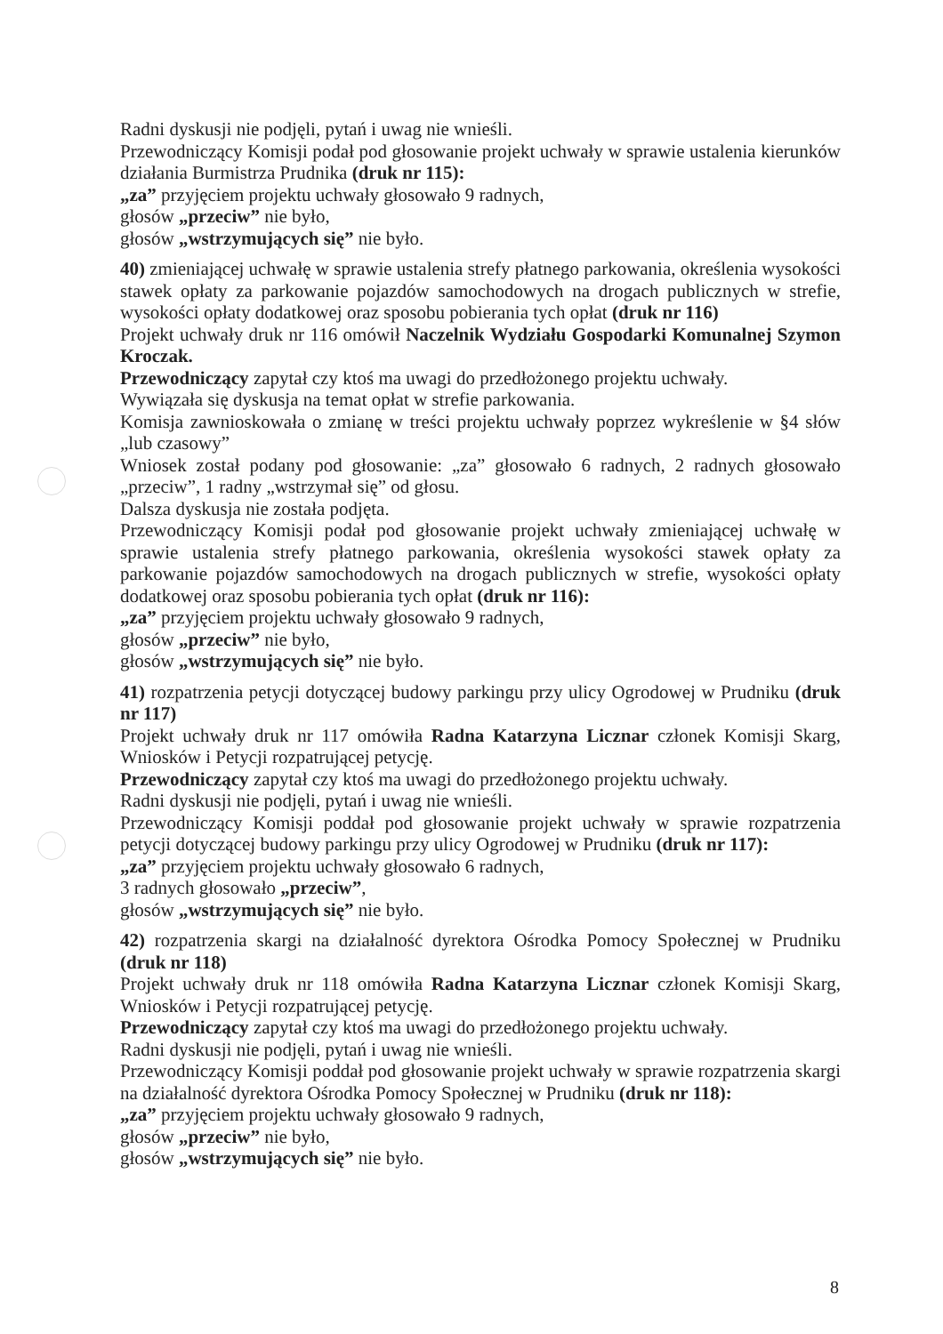Radni dyskusji nie podjęli, pytań i uwag nie wnieśli.
Przewodniczący Komisji podał pod głosowanie projekt uchwały w sprawie ustalenia kierunków działania Burmistrza Prudnika (druk nr 115):
„za” przyjęciem projektu uchwały głosowało 9 radnych,
głosów „przeciw” nie było,
głosów „wstrzymujących się” nie było.
40) zmieniającej uchwałę w sprawie ustalenia strefy płatnego parkowania, określenia wysokości stawek opłaty za parkowanie pojazdów samochodowych na drogach publicznych w strefie, wysokości opłaty dodatkowej oraz sposobu pobierania tych opłat (druk nr 116)
Projekt uchwały druk nr 116 omówił Naczelnik Wydziału Gospodarki Komunalnej Szymon Kroczak.
Przewodniczący zapytał czy ktoś ma uwagi do przedłożonego projektu uchwały.
Wywiązała się dyskusja na temat opłat w strefie parkowania.
Komisja zawnioskowała o zmianę w treści projektu uchwały poprzez wykreślenie w §4 słów „lub czasowy”
Wniosek został podany pod głosowanie: „za” głosowało 6 radnych, 2 radnych głosowało „przeciw”, 1 radny „wstrzymał się” od głosu.
Dalsza dyskusja nie została podjęta.
Przewodniczący Komisji podał pod głosowanie projekt uchwały zmieniającej uchwałę w sprawie ustalenia strefy płatnego parkowania, określenia wysokości stawek opłaty za parkowanie pojazdów samochodowych na drogach publicznych w strefie, wysokości opłaty dodatkowej oraz sposobu pobierania tych opłat (druk nr 116):
„za” przyjęciem projektu uchwały głosowało 9 radnych,
głosów „przeciw” nie było,
głosów „wstrzymujących się” nie było.
41) rozpatrzenia petycji dotyczącej budowy parkingu przy ulicy Ogrodowej w Prudniku (druk nr 117)
Projekt uchwały druk nr 117 omówiła Radna Katarzyna Licznar członek Komisji Skarg, Wniosków i Petycji rozpatrującej petycję.
Przewodniczący zapytał czy ktoś ma uwagi do przedłożonego projektu uchwały.
Radni dyskusji nie podjęli, pytań i uwag nie wnieśli.
Przewodniczący Komisji poddał pod głosowanie projekt uchwały w sprawie rozpatrzenia petycji dotyczącej budowy parkingu przy ulicy Ogrodowej w Prudniku (druk nr 117):
„za” przyjęciem projektu uchwały głosowało 6 radnych,
3 radnych głosowało „przeciw”,
głosów „wstrzymujących się” nie było.
42) rozpatrzenia skargi na działalność dyrektora Ośrodka Pomocy Społecznej w Prudniku (druk nr 118)
Projekt uchwały druk nr 118 omówiła Radna Katarzyna Licznar członek Komisji Skarg, Wniosków i Petycji rozpatrującej petycję.
Przewodniczący zapytał czy ktoś ma uwagi do przedłożonego projektu uchwały.
Radni dyskusji nie podjęli, pytań i uwag nie wnieśli.
Przewodniczący Komisji poddał pod głosowanie projekt uchwały w sprawie rozpatrzenia skargi na działalność dyrektora Ośrodka Pomocy Społecznej w Prudniku (druk nr 118):
„za” przyjęciem projektu uchwały głosowało 9 radnych,
głosów „przeciw” nie było,
głosów „wstrzymujących się” nie było.
8